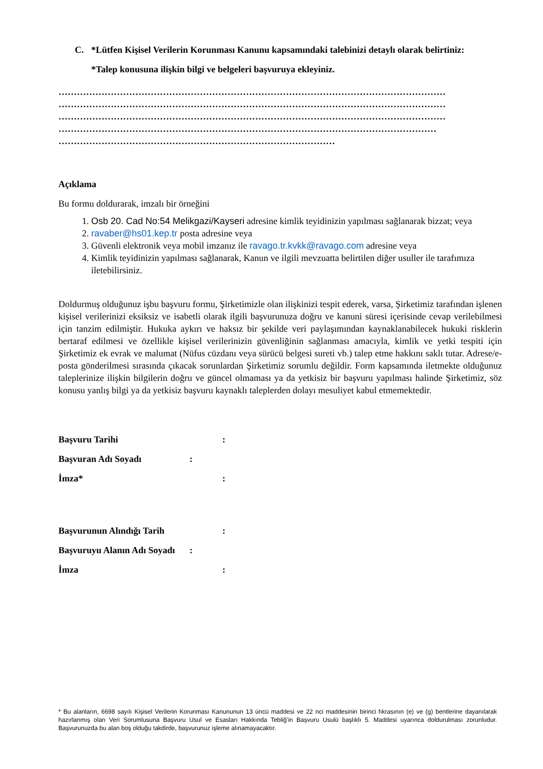C. *Lütfen Kişisel Verilerin Korunması Kanunu kapsamındaki talebinizi detaylı olarak belirtiniz:
*Talep konusuna ilişkin bilgi ve belgeleri başvuruya ekleyiniz.
………………………………………………………………………………………………………………
………………………………………………………………………………………………………………
………………………………………………………………………………………………………………
……………………………………………………………………………………………………………
………………………………………………………………………………
Açıklama
Bu formu doldurarak, imzalı bir örneğini
1. Osb 20. Cad No:54 Melikgazi/Kayseri adresine kimlik teyidinizin yapılması sağlanarak bizzat; veya
2. ravaber@hs01.kep.tr posta adresine veya
3. Güvenli elektronik veya mobil imzanız ile ravago.tr.kvkk@ravago.com adresine veya
4. Kimlik teyidinizin yapılması sağlanarak, Kanun ve ilgili mevzuatta belirtilen diğer usuller ile tarafımıza iletebilirsiniz.
Doldurmuş olduğunuz işbu başvuru formu, Şirketimizle olan ilişkinizi tespit ederek, varsa, Şirketimiz tarafından işlenen kişisel verilerinizi eksiksiz ve isabetli olarak ilgili başvurunuza doğru ve kanuni süresi içerisinde cevap verilebilmesi için tanzim edilmiştir. Hukuka aykırı ve haksız bir şekilde veri paylaşımından kaynaklanabilecek hukuki risklerin bertaraf edilmesi ve özellikle kişisel verilerinizin güvenliğinin sağlanması amacıyla, kimlik ve yetki tespiti için Şirketimiz ek evrak ve malumat (Nüfus cüzdanı veya sürücü belgesi sureti vb.) talep etme hakkını saklı tutar. Adrese/e-posta gönderilmesi sırasında çıkacak sorunlardan Şirketimiz sorumlu değildir. Form kapsamında iletmekte olduğunuz taleplerinize ilişkin bilgilerin doğru ve güncel olmaması ya da yetkisiz bir başvuru yapılması halinde Şirketimiz, söz konusu yanlış bilgi ya da yetkisiz başvuru kaynaklı taleplerden dolayı mesuliyet kabul etmemektedir.
Başvuru Tarihi:
Başvuran Adı Soyadı:
İmza*:
Başvurunun Alındığı Tarih:
Başvuruyu Alanın Adı Soyadı:
İmza:
* Bu alanların, 6698 sayılı Kişisel Verilerin Korunması Kanununun 13 üncü maddesi ve 22 nci maddesinin birinci fıkrasının (e) ve (g) bentlerine dayanılarak hazırlanmış olan Veri Sorumlusuna Başvuru Usul ve Esasları Hakkında Tebliğ’in Başvuru Usulü başlıklı 5. Maddesi uyarınca doldurulması zorunludur. Başvurunuzda bu alan boş olduğu takdirde, başvurunuz işleme alınamayacaktır.